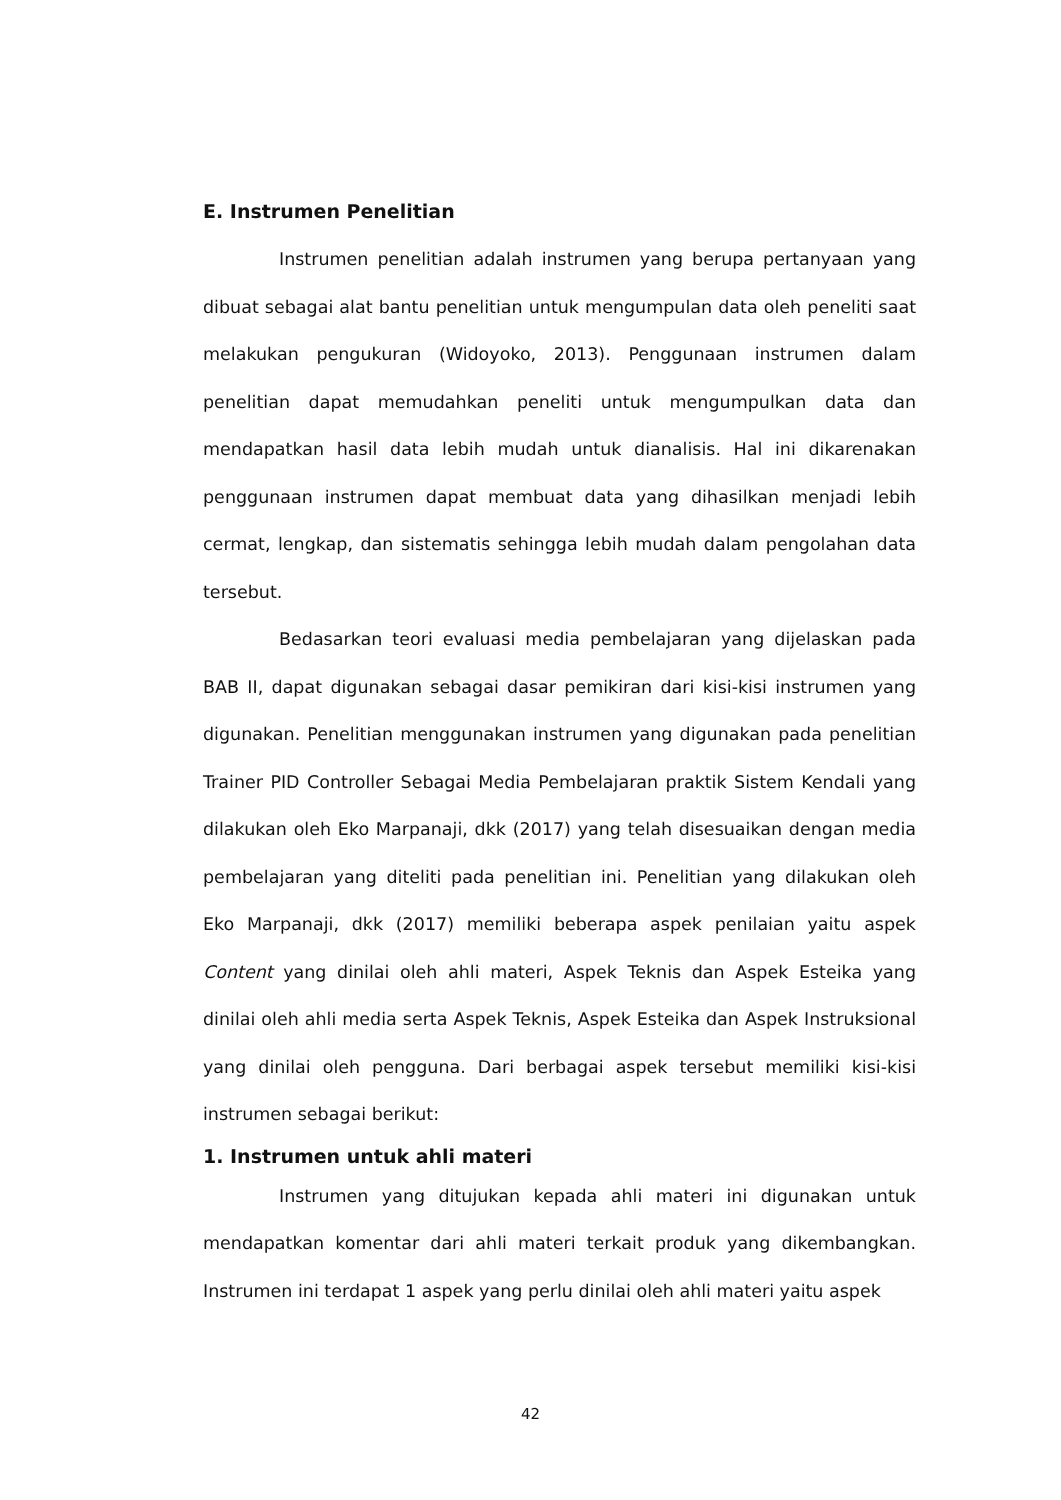E. Instrumen Penelitian
Instrumen penelitian adalah instrumen yang berupa pertanyaan yang dibuat sebagai alat bantu penelitian untuk mengumpulan data oleh peneliti saat melakukan pengukuran (Widoyoko, 2013). Penggunaan instrumen dalam penelitian dapat memudahkan peneliti untuk mengumpulkan data dan mendapatkan hasil data lebih mudah untuk dianalisis. Hal ini dikarenakan penggunaan instrumen dapat membuat data yang dihasilkan menjadi lebih cermat, lengkap, dan sistematis sehingga lebih mudah dalam pengolahan data tersebut.
Bedasarkan teori evaluasi media pembelajaran yang dijelaskan pada BAB II, dapat digunakan sebagai dasar pemikiran dari kisi-kisi instrumen yang digunakan. Penelitian menggunakan instrumen yang digunakan pada penelitian Trainer PID Controller Sebagai Media Pembelajaran praktik Sistem Kendali yang dilakukan oleh Eko Marpanaji, dkk (2017) yang telah disesuaikan dengan media pembelajaran yang diteliti pada penelitian ini. Penelitian yang dilakukan oleh Eko Marpanaji, dkk (2017) memiliki beberapa aspek penilaian yaitu aspek Content yang dinilai oleh ahli materi, Aspek Teknis dan Aspek Esteika yang dinilai oleh ahli media serta Aspek Teknis, Aspek Esteika dan Aspek Instruksional yang dinilai oleh pengguna. Dari berbagai aspek tersebut memiliki kisi-kisi instrumen sebagai berikut:
1. Instrumen untuk ahli materi
Instrumen yang ditujukan kepada ahli materi ini digunakan untuk mendapatkan komentar dari ahli materi terkait produk yang dikembangkan. Instrumen ini terdapat 1 aspek yang perlu dinilai oleh ahli materi yaitu aspek
42